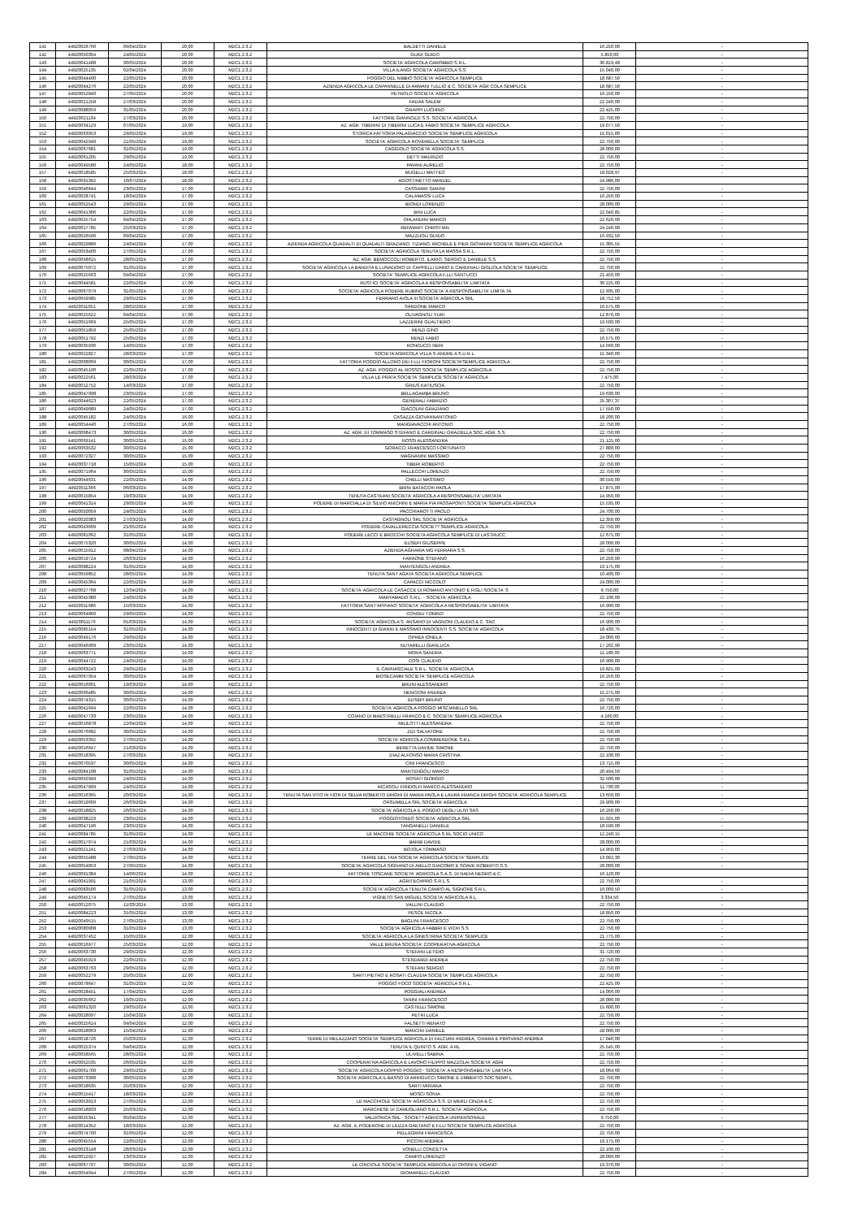| 141 | 44920026760 | 09/04/2024 | 20,00 | M2C1.2.3.2 | BALDETTI DANIELE | 16.250,00 | - |
| 142 | 44920050364 | 24/05/2024 | 20,00 | M2C1.2.3.2 | GUIDI GUIDO | 5.850,00 | - |
| 143 | 44920041488 | 30/05/2024 | 20,00 | M2C1.2.3.2 | SOCIETA' AGRICOLA CAROBBIO S.R.L. | 36.819,48 | - |
| 144 | 44920025135 | 02/04/2024 | 20,00 | M2C1.2.3.2 | VILLA ILANGI SOCIETA' AGRICOLA S.S. | 15.040,00 | - |
| 145 | 44920044490 | 22/05/2024 | 20,00 | M2C1.2.3.2 | POGGIO DEL NIBBIO SOCIETA' AGRICOLA SEMPLICE | 18.687,50 | - |
| 146 | 44920044276 | 22/05/2024 | 20,00 | M2C1.2.3.2 | AZIENDA AGRICOLA LE CAPANNELLE DI ARMANI TULLIO & C. SOCIETA' AGR COLA SEMPLICE | 18.687,50 | - |
| 147 | 44920052840 | 27/05/2024 | 20,00 | M2C1.2.3.2 | PETROLO SOCIETA' AGRICOLA | 16.250,00 | - |
| 148 | 44920021258 | 27/03/2024 | 20,00 | M2C1.2.3.2 | FADAA SALEM | 22.240,00 | - |
| 149 | 44920088059 | 31/05/2024 | 20,00 | M2C1.2.3.2 | GRAPPI LUCHINO | 22.425,00 | - |
| 150 | 44920021134 | 27/03/2024 | 20,00 | M2C1.2.3.2 | FATTORIE GIANNOZZI S.S. SOCIETA' AGRICOLA | 22.750,00 | - |
| 151 | 44920034129 | 07/05/2024 | 19,00 | M2C1.2.3.2 | AZ. AGR. TIBERINI DI TIBERINI LUCA E FABIO SOCIETA' SEMPLICE AGRICOLA | 19.077,50 | - |
| 152 | 44920063953 | 29/05/2024 | 19,00 | M2C1.2.3.2 | STORICA FATTORIA PALAGIACCIO SOCIETA' SEMPLICE AGRICOLA | 15.015,00 | - |
| 153 | 44920042940 | 21/05/2024 | 19,00 | M2C1.2.3.2 | SOCIETA' AGRICOLA ROVERELLA SOCIETA' SEMPLICE | 22.750,00 | - |
| 154 | 44920067681 | 31/05/2024 | 19,00 | M2C1.2.3.2 | CAGGIOLO SOCIETA' AGRICOLA S.S. | 28.000,00 | - |
| 155 | 44920061205 | 29/05/2024 | 19,00 | M2C1.2.3.2 | DETTI MAURIZIO | 22.750,00 | - |
| 156 | 44920049580 | 24/05/2024 | 18,00 | M2C1.2.3.2 | PAVANI AURELIO | 22.750,00 | - |
| 157 | 44920018585 | 25/03/2024 | 18,00 | M2C1.2.3.2 | MUGELLI MATTEO | 18.028,97 | - |
| 158 | 44920091392 | 10/07/2024 | 18,00 | M2C1.2.3.2 | AGOSTINETTO MANUEL | 24.986,00 | |
| 159 | 44920046644 | 23/05/2024 | 17,00 | M2C1.2.3.2 | CASSARRI GIANNI | 22.750,00 | - |
| 160 | 44920028741 | 18/04/2024 | 17,00 | M2C1.2.3.2 | CALAMASSI LUCA | 16.250,00 | - |
| 161 | 44920052543 | 29/05/2024 | 17,00 | M2C1.2.3.2 | BIONDI LORENZO | 28.000,00 | - |
| 162 | 44920041306 | 22/05/2024 | 17,00 | M2C1.2.3.2 | BINI LUCA | 22.040,85 | - |
| 163 | 44920025754 | 04/04/2024 | 17,00 | M2C1.2.3.2 | ORLANDINI MARCO | 22.620,00 | - |
| 164 | 44920017785 | 25/03/2024 | 17,00 | M2C1.2.3.2 | RENWART CHRISTIAN | 24.240,00 | - |
| 165 | 44920026596 | 09/04/2024 | 17,00 | M2C1.2.3.2 | MAZZUOLI GUIDO | 16.932,50 | - |
| 166 | 44920029889 | 24/04/2024 | 17,00 | M2C1.2.3.2 | AZIENDA AGRICOLA QUADALTI DI QUADALTI GRAZIANO, TIZIANO, MICHELE E PIER GIOVANNI SOCIETA' SEMPLICE AGRICOLA | 15.305,55 | - |
| 167 | 44920053400 | 27/05/2024 | 17,00 | M2C1.2.3.2 | SOCIETA' AGRICOLA TENUTA LA MASSA S.R.L. | 22.750,00 | - |
| 168 | 44920058615 | 28/05/2024 | 17,00 | M2C1.2.3.2 | AZ. AGR. BEMOCCOLI ROBERTO, ILARIO, SERGIO E DANIELE S.S. | 22.750,00 | - |
| 169 | 44920075072 | 31/05/2024 | 17,00 | M2C1.2.3.2 | SOCIETA' AGRICOLA LA BANDITA E LUNADORO DI CAPPELLI DARIO E CARDINALI GIGLIOLA SOCIETA' SEMPLICE | 22.750,00 | - |
| 170 | 44920025663 | 04/04/2024 | 17,00 | M2C1.2.3.2 | SOCIETA' SEMPLICE AGRICOLA F.LLI SANTUCCI | 21.450,00 | - |
| 171 | 44920044581 | 22/05/2024 | 17,00 | M2C1.2.3.2 | RUSTICI SOCIETA' AGRICOLA A RESPONSABILITA' LIMITATA | 30.225,00 | - |
| 172 | 44920067079 | 31/05/2024 | 17,00 | M2C1.2.3.2 | SOCIETA' AGRICOLA PODERE RUBINO SOCIETA' A RESPONSABILITA' LIMITA TA | 12.935,00 | - |
| 173 | 44920059985 | 29/05/2024 | 17,00 | M2C1.2.3.2 | FERRARO AIOLA III SOCIETA' AGRICOLA SRL | 18.752,50 | - |
| 174 | 44920011051 | 28/02/2024 | 17,00 | M2C1.2.3.2 | SARDONE MARCO | 16.575,00 | - |
| 175 | 44920025622 | 04/04/2024 | 17,00 | M2C1.2.3.2 | OLIVAGNOLI YURI | 12.870,00 | - |
| 176 | 44920051669 | 25/05/2024 | 17,00 | M2C1.2.3.2 | LAZZERINI GUALTIERO | 19.500,00 | - |
| 177 | 44920051859 | 25/05/2024 | 17,00 | M2C1.2.3.2 | RENZI GINO | 22.750,00 | - |
| 178 | 44920051792 | 25/05/2024 | 17,00 | M2C1.2.3.2 | RENZI FABIO | 16.575,00 | - |
| 179 | 44920035936 | 14/05/2024 | 17,00 | M2C1.2.3.2 | RONCUCCI NERI | 14.560,00 | - |
| 180 | 44920022827 | 28/03/2024 | 17,00 | M2C1.2.3.2 | SOCIETA'AGRICOLA VILLA S.ANDRE A S.U.R.L. | 15.340,00 | - |
| 181 | 44920068069 | 30/05/2024 | 17,00 | M2C1.2.3.2 | FATTORIA POGGIO ALLORO DEI F.LLI FIORONI SOCIETA'SEMPLICE AGRICOLA | 22.750,00 | - |
| 182 | 44920045190 | 22/05/2024 | 17,00 | M2C1.2.3.2 | AZ. AGR. POGGIO AL ROSSO SOCIETA' SEMPLICE AGRICOLA | 22.750,00 | - |
| 183 | 44920022561 | 28/03/2024 | 17,00 | M2C1.2.3.2 | VILLA LE PRATA SOCIETA' SEMPLICE SOCIETA' AGRICOLA | 7.475,00 | - |
| 184 | 44920012752 | 14/03/2024 | 17,00 | M2C1.2.3.2 | GRIUS KATIUSCIA | 22.750,00 | - |
| 185 | 44920047998 | 23/05/2024 | 17,00 | M2C1.2.3.2 | BELLAGAMBA BRUNO | 19.630,00 | - |
| 186 | 44920044623 | 22/05/2024 | 17,00 | M2C1.2.3.2 | GENERALI FABRIZIO | 25.307,37 | - |
| 187 | 44920049689 | 24/05/2024 | 17,00 | M2C1.2.3.2 | GIACOLINI GRAZIANO | 17.550,00 | - |
| 188 | 44920045182 | 24/05/2024 | 16,00 | M2C1.2.3.2 | CASAZZA GIOVANNANTONIO | 18.200,00 | - |
| 189 | 44920054440 | 27/05/2024 | 16,00 | M2C1.2.3.2 | MANGIAVACCHI ANTONIO | 22.750,00 | - |
| 190 | 44920068473 | 30/05/2024 | 16,00 | M2C1.2.3.2 | AZ. AGR. DI TOMMASO STEFANO E CARDINALI GRAZIELLA SOC. AGR. S.S. | 22.750,00 | - |
| 191 | 44920069141 | 30/05/2024 | 15,00 | M2C1.2.3.2 | ROSSI ALESSANDRA | 21.125,00 | - |
| 192 | 44920063532 | 30/05/2024 | 15,00 | M2C1.2.3.2 | GORACCI FRANCESCO FORTUNATO | 27.800,00 | - |
| 193 | 44920072327 | 30/05/2024 | 15,00 | M2C1.2.3.2 | MAGNANINI MASSIMO | 22.750,00 | - |
| 194 | 44920037718 | 15/05/2024 | 15,00 | M2C1.2.3.2 | TIBERI ROBERTO | 22.750,00 | - |
| 195 | 44920071964 | 30/05/2024 | 15,00 | M2C1.2.3.2 | PALLECCHI LORENZO | 22.750,00 | - |
| 196 | 44920044631 | 22/05/2024 | 14,00 | M2C1.2.3.2 | CHELLI MASSIMO | 30.550,00 | - |
| 197 | 44920011366 | 06/03/2024 | 14,00 | M2C1.2.3.2 | BRINI BATACCHI PAOLA | 17.875,00 | - |
| 198 | 44920015854 | 19/03/2024 | 14,00 | M2C1.2.3.2 | TENUTA CASTEANI SOCIETA' AGRICOLA A RESPONSABILITA' LIMITATA | 14.950,00 | - |
| 199 | 44920041314 | 29/05/2024 | 14,00 | M2C1.2.3.2 | PODERE DI MARCIALLA DI SILVIO ANICHINI E MARIA PIA PASSAPONTI SOCIETA' SEMPLICE AGRICOLA | 15.535,00 | - |
| 200 | 44920050059 | 24/05/2024 | 14,00 | M2C1.2.3.2 | PACCHIAROTTI PAOLO | 24.700,00 | - |
| 201 | 44920020383 | 27/03/2024 | 14,00 | M2C1.2.3.2 | CASTAGNOLI SRL SOCIETA' AGRICOLA | 12.350,00 | - |
| 202 | 44920043609 | 21/05/2024 | 14,00 | M2C1.2.3.2 | PODERE CAVALLERECCIA SOCIET? SEMPLICE AGRICOLA | 22.750,00 | - |
| 203 | 44920081062 | 31/05/2024 | 14,00 | M2C1.2.3.2 | PODERE LECCI E BROCCHI SOCIETA AGRICOLA SEMPLICE DI LASTRUCC | 12.675,00 | - |
| 204 | 44920075320 | 30/05/2024 | 14,00 | M2C1.2.3.2 | EUSEPI GIUSEPPE | 28.000,00 | - |
| 205 | 44920015912 | 08/04/2024 | 14,00 | M2C1.2.3.2 | AZIENDA AGRARIA MG FERRARA S.S. | 22.750,00 | - |
| 206 | 44920019724 | 26/03/2024 | 14,00 | M2C1.2.3.2 | FARAONE STEFANO | 16.250,00 | - |
| 207 | 44920088224 | 31/05/2024 | 14,00 | M2C1.2.3.2 | MANTENGOLI ANDREA | 19.175,00 | - |
| 208 | 44920059852 | 28/05/2024 | 14,00 | M2C1.2.3.2 | TENUTA SANT AGATA SOCIETA AGRICOLA SEMPLICE | 10.400,00 | - |
| 209 | 44920045364 | 22/05/2024 | 14,00 | M2C1.2.3.2 | CAPACCI NICCOLO' | 24.000,00 | - |
| 210 | 44920027768 | 12/04/2024 | 14,00 | M2C1.2.3.2 | SOCIETA' AGRICOLA LE CASACCE DI ROMANO ANTONIO E FIGLI SOCIETA' S | 9.750,00 | - |
| 211 | 44920045380 | 24/05/2024 | 14,00 | M2C1.2.3.2 | MARYAMADO S.R.L. - SOCIETA' AGRICOLA | 22.100,00 | - |
| 212 | 44920011986 | 15/03/2024 | 14,00 | M2C1.2.3.2 | FATTORIA SANT'APPIANO SOCIETA' AGRICOLA A RESPONSABILITA' LIMITATA | 16.900,00 | - |
| 213 | 44920064860 | 29/05/2024 | 14,00 | M2C1.2.3.2 | CONGIU TONINO | 22.750,00 | - |
| 214 | 44920011176 | 01/03/2024 | 14,00 | M2C1.2.3.2 | SOCIETA' AGRICOLA S. ANSANO DI VAGNONI CLAUDIO & C. SNC | 16.900,00 | - |
| 215 | 44920085154 | 31/05/2024 | 14,00 | M2C1.2.3.2 | INNOCENTI DI GIANNI E MASSIMO INNOCENTI S.S. SOCIETA' AGRICOLA | 18.430,75 | - |
| 216 | 44920049176 | 29/05/2024 | 14,00 | M2C1.2.3.2 | OPREA IONELA | 24.000,00 | - |
| 217 | 44920046909 | 23/05/2024 | 14,00 | M2C1.2.3.2 | NUTARELLI GIANLUCA | 17.202,90 | - |
| 218 | 44920063771 | 29/05/2024 | 14,00 | M2C1.2.3.2 | MORA SANDRA | 11.180,00 | - |
| 219 | 44920044722 | 24/05/2024 | 14,00 | M2C1.2.3.2 | COSI CLAUDIO | 16.900,00 | - |
| 220 | 44920063243 | 29/05/2024 | 14,00 | M2C1.2.3.2 | IL CARNASCIALE S.R.L. SOCIETA' AGRICOLA | 19.825,00 | - |
| 221 | 44920067954 | 30/05/2024 | 14,00 | M2C1.2.3.2 | BIOSECAMM SOCIETA' SEMPLICE AGRICOLA | 16.250,00 | - |
| 222 | 44920016001 | 19/03/2024 | 14,00 | M2C1.2.3.2 | BRUNI ALESSANDRO | 22.750,00 | - |
| 223 | 44920066485 | 30/05/2024 | 14,00 | M2C1.2.3.2 | NENCIONI ANDREA | 15.275,00 | - |
| 224 | 44920074315 | 30/05/2024 | 14,00 | M2C1.2.3.2 | EUSEPI BRUNO | 22.750,00 | - |
| 225 | 44920041694 | 22/05/2024 | 14,00 | M2C1.2.3.2 | SOCIETA' AGRICOLA POGGIO MISCIANELLO SRL | 16.720,00 | - |
| 226 | 44920047733 | 23/05/2024 | 14,00 | M2C1.2.3.2 | COIANO DI MAESTRELLI FRANCO & C. SOCIETA' SEMPLICE AGRICOLA | 4.160,00 | - |
| 227 | 44920016878 | 22/04/2024 | 14,00 | M2C1.2.3.2 | MILILOTTI ALESSANDRA | 22.750,00 | - |
| 228 | 44920076682 | 30/05/2024 | 14,00 | M2C1.2.3.2 | ZIZI SALVATORE | 22.750,00 | - |
| 229 | 44920053392 | 27/05/2024 | 14,00 | M2C1.2.3.2 | SOCIETA' AGRICOLA COMMENDONE S.R.L. | 22.750,00 | - |
| 230 | 44920016647 | 21/03/2024 | 14,00 | M2C1.2.3.2 | BERETTA DAVIDE SIMONE | 22.750,00 | - |
| 231 | 44920018395 | 27/03/2024 | 14,00 | M2C1.2.3.2 | DIAZ ALFONSO MARIA CRISTINA | 22.100,00 | - |
| 232 | 44920070537 | 30/05/2024 | 14,00 | M2C1.2.3.2 | CINI FRANCESCO | 13.715,00 | - |
| 233 | 44920084108 | 31/05/2024 | 14,00 | M2C1.2.3.2 | MANTENGOLI MARCO | 20.494,50 | - |
| 234 | 44920050349 | 24/05/2024 | 14,00 | M2C1.2.3.2 | ROSATI GIORGIO | 32.500,00 | - |
| 235 | 44920047899 | 24/05/2024 | 14,00 | M2C1.2.3.2 | RICASOLI FIRIDOLFI MARCO ALESSANDRO | 11.700,00 | - |
| 236 | 44920016365 | 20/03/2024 | 14,00 | M2C1.2.3.2 | TENUTA SAN VITO IN FIOR DI SELVA ROBERTO DRIGHI DI MARIA PAOLA E LAURA FRANCA DRIGHI SOCIETA' AGRICOLA SEMPLICE | 13.650,00 | - |
| 237 | 44920019609 | 26/03/2024 | 14,00 | M2C1.2.3.2 | ORSUMELLA SRL SOCIETA' AGRICOLA | 29.900,00 | - |
| 238 | 44920018825 | 26/03/2024 | 14,00 | M2C1.2.3.2 | SOCIETA' AGRICOLA IL POGGIO DEGLI ULIVI SAS | 16.250,00 | - |
| 239 | 44920038229 | 23/05/2024 | 14,00 | M2C1.2.3.2 | POGGIOTONDO SOCIETA' AGRICOLA SRL | 15.925,00 | - |
| 240 | 44920047196 | 23/05/2024 | 14,00 | M2C1.2.3.2 | TANGANELLI DANIELE | 18.590,00 | - |
| 241 | 44920084785 | 31/05/2024 | 14,00 | M2C1.2.3.2 | LE MACCHIE SOCIETA' AGRICOLA S RL SOCIO UNICO | 12.240,15 | - |
| 242 | 44920017074 | 21/03/2024 | 14,00 | M2C1.2.3.2 | BARBI DAVIDE | 28.000,00 | - |
| 243 | 44920021241 | 27/03/2024 | 14,00 | M2C1.2.3.2 | BOJOLA TOMMASO | 14.950,00 | - |
| 244 | 44920055488 | 27/05/2024 | 14,00 | M2C1.2.3.2 | TERRE DEL TAIA SOCIETA' AGRICOLA SOCIETA' SEMPLICE | 13.092,30 | - |
| 245 | 44920054853 | 27/05/2024 | 14,00 | M2C1.2.3.2 | SOCIETA' AGRICOLA SIGNANO DI AIELLO GIACOMO E SOAVE ROBERTO S.S. | 28.000,00 | - |
| 246 | 44920091384 | 14/06/2024 | 14,00 | M2C1.2.3.2 | FATTORIE TOSCANE SOCIETA' AGRICOLA S.A.S. DI NADIA NEGRO & C. | 16.120,00 | |
| 247 | 44920041991 | 21/05/2024 | 13,00 | M2C1.2.3.2 | AGRITECHPRO S.R.L.S. | 22.750,00 | - |
| 248 | 44920083506 | 31/05/2024 | 13,00 | M2C1.2.3.2 | SOCIETA' AGRICOLA TENUTA CAMPO AL SIGNORE S.R.L. | 16.009,50 | - |
| 249 | 44920045174 | 27/05/2024 | 13,00 | M2C1.2.3.2 | VIGNETO SAN MIGUEL SOCIETA' AGRICOLA R.L. | 3.334,50 | - |
| 250 | 44920012075 | 11/03/2024 | 13,00 | M2C1.2.3.2 | VALLINI CLAUDIO | 22.750,00 | - |
| 251 | 44920084223 | 31/05/2024 | 13,00 | M2C1.2.3.2 | PESCE NICOLA | 18.850,00 | - |
| 252 | 44920049515 | 27/05/2024 | 13,00 | M2C1.2.3.2 | BAGLINI FRANCESCO | 22.750,00 | - |
| 253 | 44920080908 | 31/05/2024 | 13,00 | M2C1.2.3.2 | SOCIETA' AGRICOLA FABBRI E VICHI S.S. | 22.750,00 | - |
| 254 | 44920037452 | 15/05/2024 | 12,00 | M2C1.2.3.2 | SOCIETA' AGRICOLA LA GINESTRINA SOCIETA' SEMPLICE | 21.775,00 | - |
| 255 | 44920016977 | 25/03/2024 | 12,00 | M2C1.2.3.2 | VALLE BRUNA SOCIETA' COOPERATIVA AGRICOLA | 22.750,00 | - |
| 256 | 44920063730 | 29/05/2024 | 12,00 | M2C1.2.3.2 | STEFANI LETIDIO | 31.720,00 | - |
| 257 | 44920045919 | 22/05/2024 | 12,00 | M2C1.2.3.2 | STENDARDI ANDREA | 22.750,00 | - |
| 258 | 44920063763 | 29/05/2024 | 12,00 | M2C1.2.3.2 | STEFANI SERGIO | 22.750,00 | - |
| 259 | 44920052279 | 25/05/2024 | 12,00 | M2C1.2.3.2 | SARTI PIETRO E ROSATI CLAUDIA SOCIETA' SEMPLICE AGRICOLA | 22.750,00 | - |
| 260 | 44920078647 | 31/05/2024 | 12,00 | M2C1.2.3.2 | POGGIO FOCO SOCIETA' AGRICOLA S.R.L. | 22.425,00 | - |
| 261 | 44920028451 | 17/04/2024 | 12,00 | M2C1.2.3.2 | POGGIALI ANDREA | 14.066,00 | - |
| 262 | 44920035662 | 10/05/2024 | 12,00 | M2C1.2.3.2 | TANINI FRANCESCO | 28.000,00 | - |
| 263 | 44920061320 | 29/05/2024 | 12,00 | M2C1.2.3.2 | CASTELLI SIMONE | 15.600,00 | - |
| 264 | 44920028097 | 15/04/2024 | 12,00 | M2C1.2.3.2 | PETRI LUCA | 22.750,00 | - |
| 265 | 44920025614 | 04/04/2024 | 12,00 | M2C1.2.3.2 | FALSETTI RENATO | 22.750,00 | - |
| 266 | 44920028063 | 15/04/2024 | 12,00 | M2C1.2.3.2 | MANCINI DANIELE | 28.000,00 | - |
| 267 | 44920018726 | 25/03/2024 | 12,00 | M2C1.2.3.2 | TERRE DI MELAZZANO SOCIETA' SEMPLICE AGRICOLA DI FALCIANI ANDREA, CHIARA E PIROVANO ANDREA | 17.040,00 | - |
| 268 | 44920025374 | 04/04/2024 | 12,00 | M2C1.2.3.2 | TENUTA IL QUINTO S. AGR. A RL | 25.545,00 | - |
| 269 | 44920058565 | 28/05/2024 | 12,00 | M2C1.2.3.2 | ULIVELLI SABINA | 22.750,00 | - |
| 270 | 44920052535 | 26/05/2024 | 12,00 | M2C1.2.3.2 | COOPERATIVA AGRICOLA E LAVORO FILIPPO MAZZOLAI SOCIETA' AGRI | 22.750,00 | - |
| 271 | 44920061700 | 29/05/2024 | 12,00 | M2C1.2.3.2 | SOCIETA' AGRICOLA DOPPIO POGGIO - SOCIETA' A RESPONSABILITA' LIMITATA | 18.064,60 | - |
| 272 | 44920073390 | 30/05/2024 | 12,00 | M2C1.2.3.2 | SOCIETA' AGRICOLA IL BASSO DI ARRIGUCCI SIMONE E UMBERTO SOC.SEMP L. | 22.750,00 | - |
| 273 | 44920018635 | 25/03/2024 | 12,00 | M2C1.2.3.2 | SARTI MIRIANA | 22.750,00 | - |
| 274 | 44920015417 | 18/03/2024 | 12,00 | M2C1.2.3.2 | MOSCI SONIA | 22.750,00 | - |
| 275 | 44920053913 | 27/05/2024 | 12,00 | M2C1.2.3.2 | LE MACCHIOLE SOCIETA' AGRICOLA S.S. DI MERLI CINZIA & C. | 22.750,00 | - |
| 276 | 44920018833 | 25/03/2024 | 12,00 | M2C1.2.3.2 | MARCHESE DI CAMUGLIANO S.R.L. SOCIETA' AGRICOLA | 22.750,00 | - |
| 277 | 44920025341 | 05/04/2024 | 12,00 | M2C1.2.3.2 | VALDONICA SRL - SOCIET? AGRICOLA UNIPERSONALE | 9.750,00 | - |
| 278 | 44920014352 | 18/03/2024 | 12,00 | M2C1.2.3.2 | AZ. AGR. IL PODERONE DI LIUZZA GAETANO E F.LLI SOCIETA' SEMPLICE AGRICOLA | 22.750,00 | - |
| 279 | 44920074760 | 31/05/2024 | 12,00 | M2C1.2.3.2 | PELLEGRINI FRANCESCA | 22.750,00 | - |
| 280 | 44920045554 | 22/05/2024 | 12,00 | M2C1.2.3.2 | PICCINI ANDREA | 19.175,00 | - |
| 281 | 44920023148 | 28/03/2024 | 12,00 | M2C1.2.3.2 | VONELLI CONCETTA | 22.100,00 | - |
| 282 | 44920012927 | 13/03/2024 | 12,00 | M2C1.2.3.2 | CAMPO LORENZO | 28.000,00 | - |
| 283 | 44920067707 | 30/05/2024 | 12,00 | M2C1.2.3.2 | LE CINCIOLE SOCIETA' SEMPLICE AGRICOLA DI ORSINI E VIGANO' | 19.370,00 | - |
| 284 | 44920054044 | 27/05/2024 | 12,00 | M2C1.2.3.2 | GIOMARELLI CLAUDIO | 22.750,00 | - |